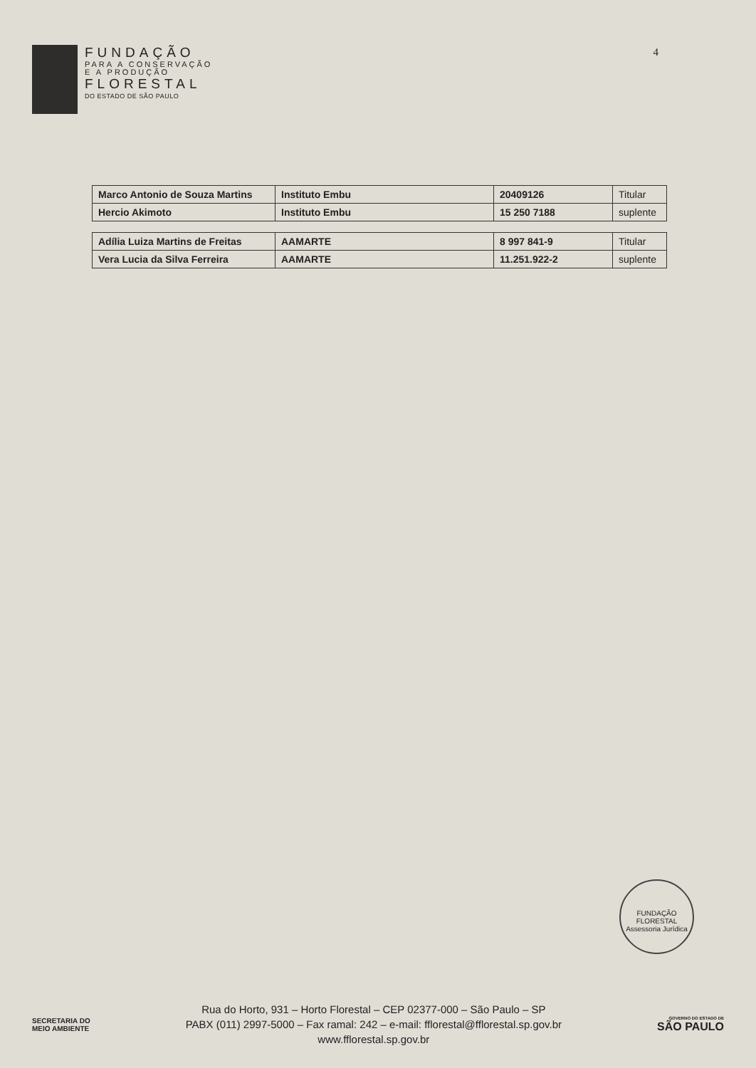FUNDAÇÃO
PARA A CONSERVAÇÃO
E A PRODUÇÃO
FLORESTAL
DO ESTADO DE SÃO PAULO
4
| Marco Antonio de Souza Martins | Instituto Embu | 20409126 | Titular |
| Hercio Akimoto | Instituto Embu | 15 250 7188 | suplente |
| Adília Luiza Martins de Freitas | AAMARTE | 8 997 841-9 | Titular |
| Vera Lucia da Silva Ferreira | AAMARTE | 11.251.922-2 | suplente |
FUNDAÇÃO FLORESTAL
Assessoria Jurídica
SECRETARIA DO
MEIO AMBIENTE
Rua do Horto, 931 – Horto Florestal – CEP 02377-000 – São Paulo – SP
PABX (011) 2997-5000 – Fax ramal: 242 – e-mail: fflorestal@fflorestal.sp.gov.br
www.fflorestal.sp.gov.br
GOVERNO DO ESTADO DE
SÃO PAULO